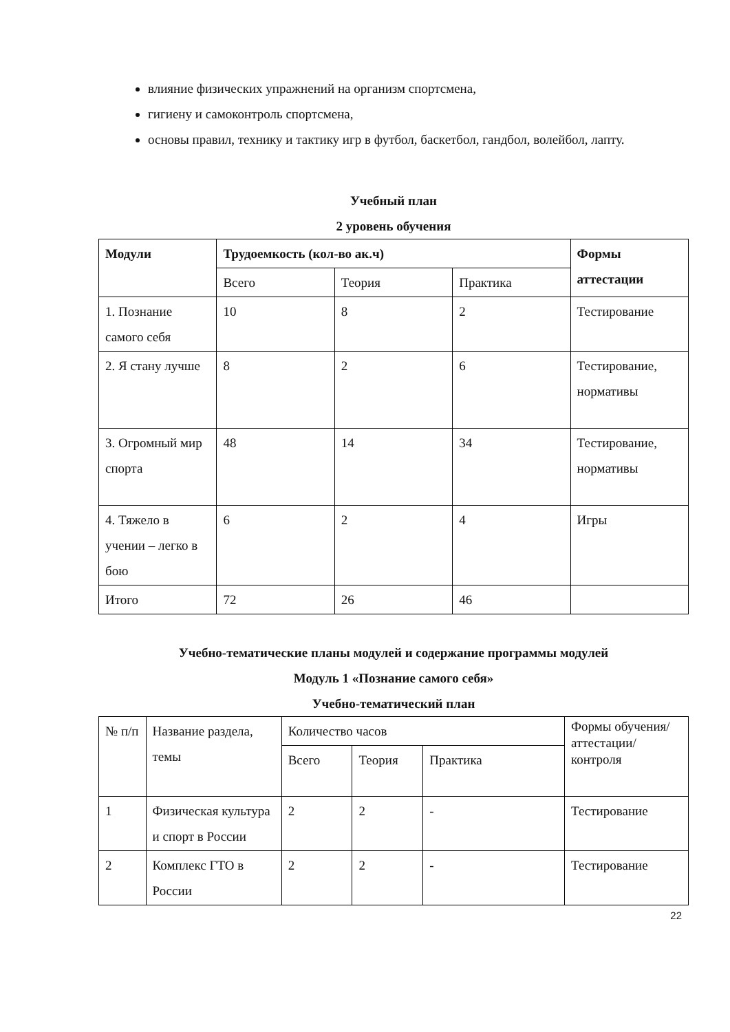влияние физических упражнений на организм спортсмена,
гигиену и самоконтроль спортсмена,
основы правил, технику и тактику игр в футбол, баскетбол, гандбол, волейбол, лапту.
Учебный план
2 уровень обучения
| Модули | Трудоемкость (кол-во ак.ч) | | | Формы аттестации |
| | Всего | Теория | Практика | |
| 1. Познание самого себя | 10 | 8 | 2 | Тестирование |
| 2. Я стану лучше | 8 | 2 | 6 | Тестирование, нормативы |
| 3. Огромный мир спорта | 48 | 14 | 34 | Тестирование, нормативы |
| 4. Тяжело в учении – легко в бою | 6 | 2 | 4 | Игры |
| Итого | 72 | 26 | 46 | |
Учебно-тематические планы модулей и содержание программы модулей
Модуль 1 «Познание самого себя»
Учебно-тематический план
| № п/п | Название раздела, темы | Количество часов | | | Формы обучения/ аттестации/ контроля |
| | | Всего | Теория | Практика | |
| 1 | Физическая культура и спорт в России | 2 | 2 | - | Тестирование |
| 2 | Комплекс ГТО в России | 2 | 2 | - | Тестирование |
22